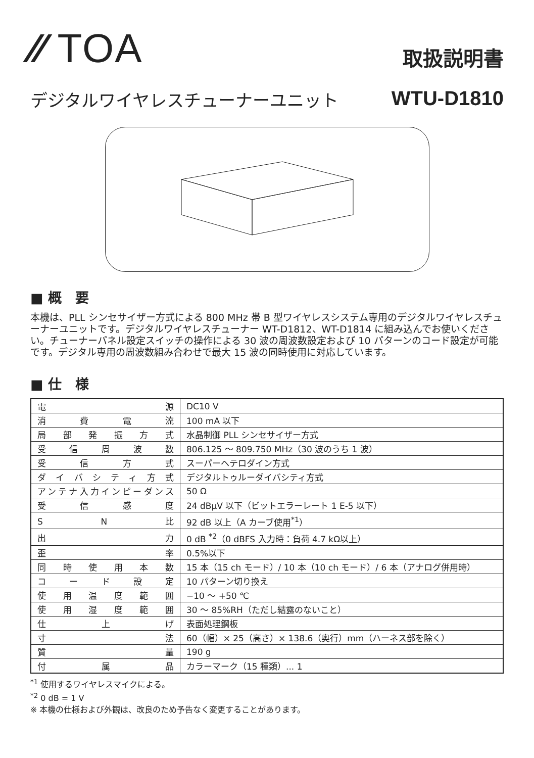⁄⁄ TOA
取扱説明書
デジタルワイヤレスチューナーユニット WTU-D1810
■ 概　要
本機は、PLL シンセサイザー方式による 800 MHz 帯 B 型ワイヤレスシステム専用のデジタルワイヤレスチューナーユニットです。デジタルワイヤレスチューナー WT-D1812、WT-D1814 に組み込んでお使いください。チューナーパネル設定スイッチの操作による 30 波の周波数設定および 10 パターンのコード設定が可能です。デジタル専用の周波数組み合わせで最大 15 波の同時使用に対応しています。
■ 仕　様
| 電源 | DC10 V |
| 消費電流 | 100 mA 以下 |
| 局部発振方式 | 水晶制御 PLL シンセサイザー方式 |
| 受信周波数 | 806.125 〜 809.750 MHz（30 波のうち 1 波） |
| 受信方式 | スーパーヘテロダイン方式 |
| ダイバシティ方式 | デジタルトゥルーダイバシティ方式 |
| アンテナ入力インピーダンス | 50 Ω |
| 受信感度 | 24 dBμV 以下（ビットエラーレート 1 E-5 以下） |
| S N 比 | 92 dB 以上（A カーブ使用<sup>*1</sup>） |
| 出力 | 0 dB <sup>*2</sup>（0 dBFS 入力時：負荷 4.7 kΩ以上） |
| 歪率 | 0.5%以下 |
| 同時使用本数 | 15 本（15 ch モード）/ 10 本（10 ch モード）/ 6 本（アナログ併用時） |
| コード設定 | 10 パターン切り換え |
| 使用温度範囲 | −10 〜 +50 ℃ |
| 使用湿度範囲 | 30 〜 85%RH（ただし結露のないこと） |
| 仕上げ | 表面処理鋼板 |
| 寸法 | 60（幅）× 25（高さ）× 138.6（奥行）mm（ハーネス部を除く） |
| 質量 | 190 g |
| 付属品 | カラーマーク（15 種類）... 1 |
<sup>*1</sup> 使用するワイヤレスマイクによる。
<sup>*2</sup> 0 dB = 1 V
※ 本機の仕様および外観は、改良のため予告なく変更することがあります。